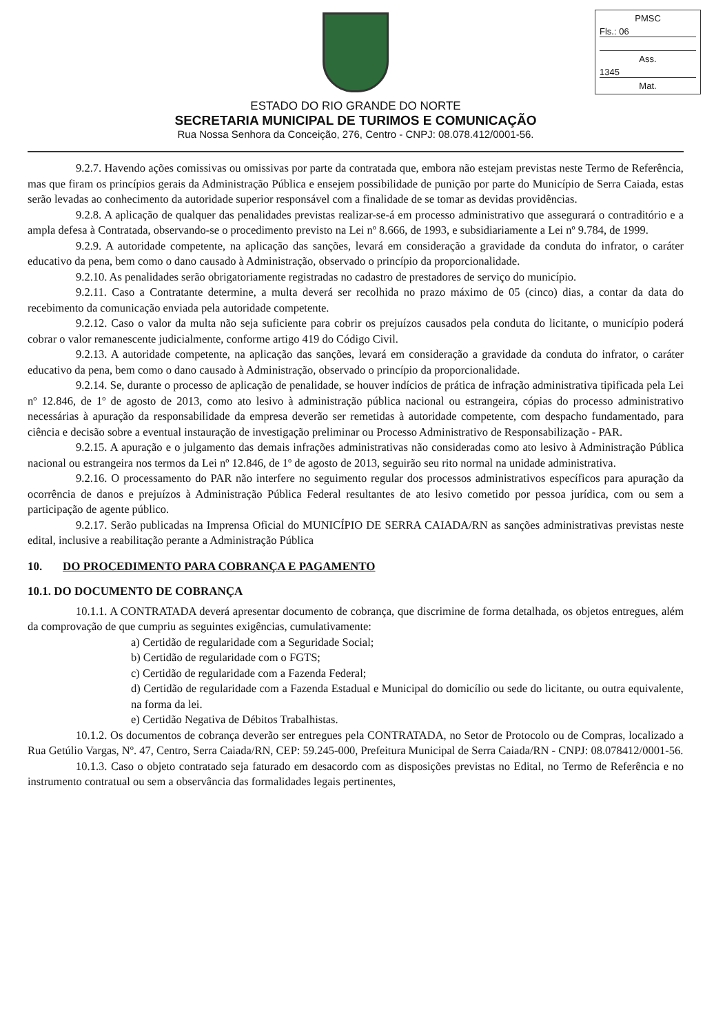PMSC
Fls.: 06
Ass.
1345
Mat.
ESTADO DO RIO GRANDE DO NORTE
SECRETARIA MUNICIPAL DE TURIMOS E COMUNICAÇÃO
Rua Nossa Senhora da Conceição, 276, Centro - CNPJ: 08.078.412/0001-56.
9.2.7. Havendo ações comissivas ou omissivas por parte da contratada que, embora não estejam previstas neste Termo de Referência, mas que firam os princípios gerais da Administração Pública e ensejem possibilidade de punição por parte do Município de Serra Caiada, estas serão levadas ao conhecimento da autoridade superior responsável com a finalidade de se tomar as devidas providências.
9.2.8. A aplicação de qualquer das penalidades previstas realizar-se-á em processo administrativo que assegurará o contraditório e a ampla defesa à Contratada, observando-se o procedimento previsto na Lei nº 8.666, de 1993, e subsidiariamente a Lei nº 9.784, de 1999.
9.2.9. A autoridade competente, na aplicação das sanções, levará em consideração a gravidade da conduta do infrator, o caráter educativo da pena, bem como o dano causado à Administração, observado o princípio da proporcionalidade.
9.2.10. As penalidades serão obrigatoriamente registradas no cadastro de prestadores de serviço do município.
9.2.11. Caso a Contratante determine, a multa deverá ser recolhida no prazo máximo de 05 (cinco) dias, a contar da data do recebimento da comunicação enviada pela autoridade competente.
9.2.12. Caso o valor da multa não seja suficiente para cobrir os prejuízos causados pela conduta do licitante, o município poderá cobrar o valor remanescente judicialmente, conforme artigo 419 do Código Civil.
9.2.13. A autoridade competente, na aplicação das sanções, levará em consideração a gravidade da conduta do infrator, o caráter educativo da pena, bem como o dano causado à Administração, observado o princípio da proporcionalidade.
9.2.14. Se, durante o processo de aplicação de penalidade, se houver indícios de prática de infração administrativa tipificada pela Lei nº 12.846, de 1º de agosto de 2013, como ato lesivo à administração pública nacional ou estrangeira, cópias do processo administrativo necessárias à apuração da responsabilidade da empresa deverão ser remetidas à autoridade competente, com despacho fundamentado, para ciência e decisão sobre a eventual instauração de investigação preliminar ou Processo Administrativo de Responsabilização - PAR.
9.2.15. A apuração e o julgamento das demais infrações administrativas não consideradas como ato lesivo à Administração Pública nacional ou estrangeira nos termos da Lei nº 12.846, de 1º de agosto de 2013, seguirão seu rito normal na unidade administrativa.
9.2.16. O processamento do PAR não interfere no seguimento regular dos processos administrativos específicos para apuração da ocorrência de danos e prejuízos à Administração Pública Federal resultantes de ato lesivo cometido por pessoa jurídica, com ou sem a participação de agente público.
9.2.17. Serão publicadas na Imprensa Oficial do MUNICÍPIO DE SERRA CAIADA/RN as sanções administrativas previstas neste edital, inclusive a reabilitação perante a Administração Pública
10. DO PROCEDIMENTO PARA COBRANÇA E PAGAMENTO
10.1. DO DOCUMENTO DE COBRANÇA
10.1.1. A CONTRATADA deverá apresentar documento de cobrança, que discrimine de forma detalhada, os objetos entregues, além da comprovação de que cumpriu as seguintes exigências, cumulativamente:
a) Certidão de regularidade com a Seguridade Social;
b) Certidão de regularidade com o FGTS;
c) Certidão de regularidade com a Fazenda Federal;
d) Certidão de regularidade com a Fazenda Estadual e Municipal do domicílio ou sede do licitante, ou outra equivalente, na forma da lei.
e) Certidão Negativa de Débitos Trabalhistas.
10.1.2. Os documentos de cobrança deverão ser entregues pela CONTRATADA, no Setor de Protocolo ou de Compras, localizado a Rua Getúlio Vargas, Nº. 47, Centro, Serra Caiada/RN, CEP: 59.245-000, Prefeitura Municipal de Serra Caiada/RN - CNPJ: 08.078412/0001-56.
10.1.3. Caso o objeto contratado seja faturado em desacordo com as disposições previstas no Edital, no Termo de Referência e no instrumento contratual ou sem a observância das formalidades legais pertinentes,